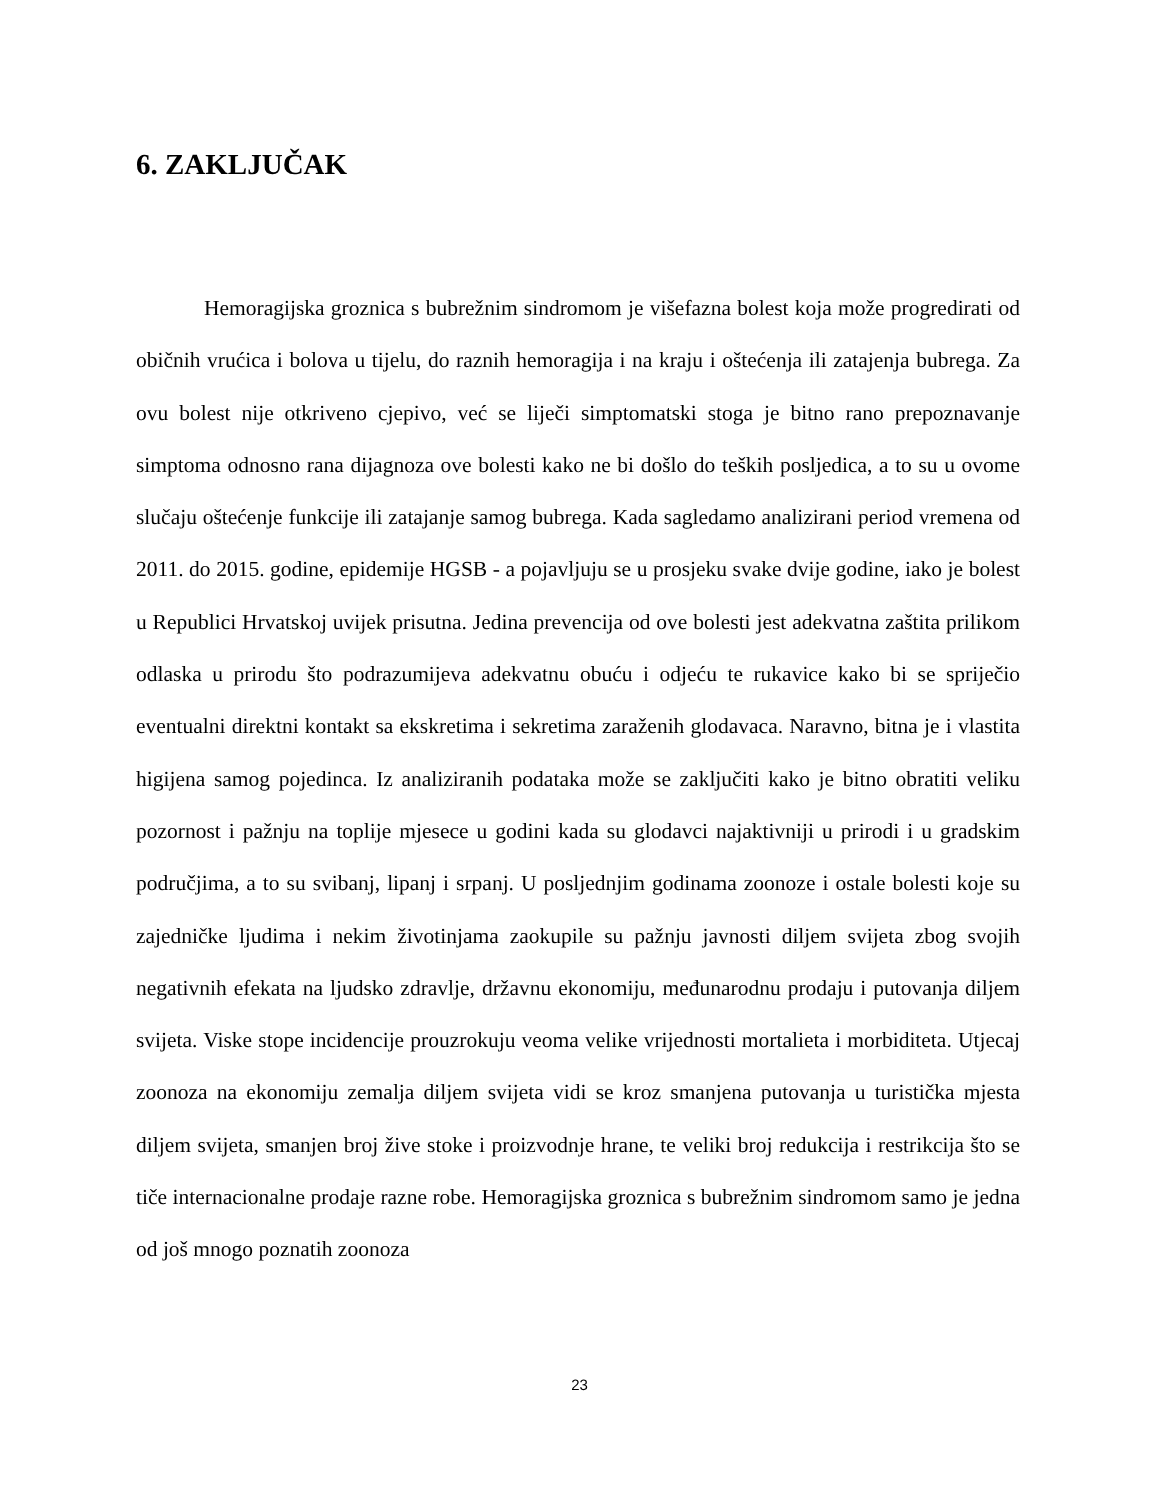6. ZAKLJUČAK
Hemoragijska groznica s bubrežnim sindromom je višefazna bolest koja može progredirati od običnih vrućica i bolova u tijelu, do raznih hemoragija i na kraju i oštećenja ili zatajenja bubrega. Za ovu bolest nije otkriveno cjepivo, već se liječi simptomatski stoga je bitno rano prepoznavanje simptoma odnosno rana dijagnoza ove bolesti kako ne bi došlo do teških posljedica, a to su u ovome slučaju oštećenje funkcije ili zatajanje samog bubrega. Kada sagledamo analizirani period vremena od 2011. do 2015. godine, epidemije HGSB - a pojavljuju se u prosjeku svake dvije godine, iako je bolest u Republici Hrvatskoj uvijek prisutna. Jedina prevencija od ove bolesti jest adekvatna zaštita prilikom odlaska u prirodu što podrazumijeva adekvatnu obuću i odjeću te rukavice kako bi se spriječio eventualni direktni kontakt sa ekskretima i sekretima zaraženih glodavaca. Naravno, bitna je i vlastita higijena samog pojedinca. Iz analiziranih podataka može se zaključiti kako je bitno obratiti veliku pozornost i pažnju na toplije mjesece u godini kada su glodavci najaktivniji u prirodi i u gradskim područjima, a to su svibanj, lipanj i srpanj. U posljednjim godinama zoonoze i ostale bolesti koje su zajedničke ljudima i nekim životinjama zaokupile su pažnju javnosti diljem svijeta zbog svojih negativnih efekata na ljudsko zdravlje, državnu ekonomiju, međunarodnu prodaju i putovanja diljem svijeta. Viske stope incidencije prouzrokuju veoma velike vrijednosti mortalieta i morbiditeta. Utjecaj zoonoza na ekonomiju zemalja diljem svijeta vidi se kroz smanjena putovanja u turistička mjesta diljem svijeta, smanjen broj žive stoke i proizvodnje hrane, te veliki broj redukcija i restrikcija što se tiče internacionalne prodaje razne robe. Hemoragijska groznica s bubrežnim sindromom samo je jedna od još mnogo poznatih zoonoza
23